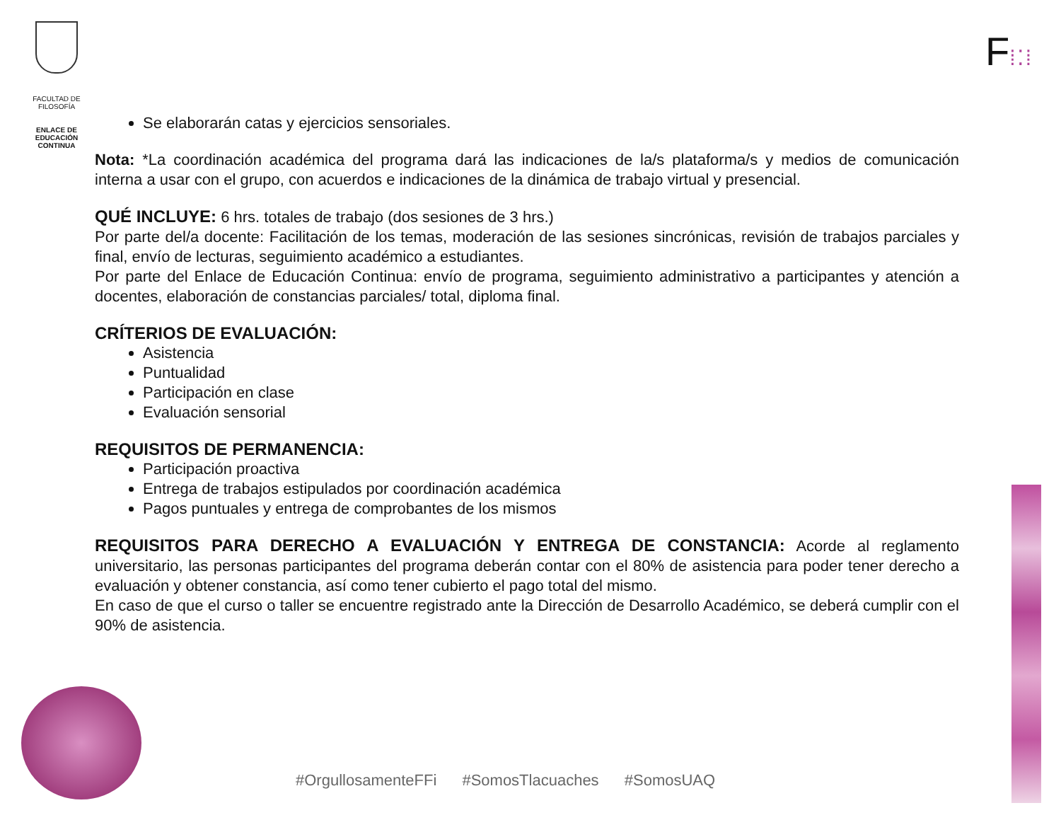FACULTAD DE
FILOSOFÍA
ENLACE DE
EDUCACIÓN
CONTINUA
F⁞⁚⁞
Se elaborarán catas y ejercicios sensoriales.
Nota: *La coordinación académica del programa dará las indicaciones de la/s plataforma/s y medios de comunicación interna a usar con el grupo, con acuerdos e indicaciones de la dinámica de trabajo virtual y presencial.
QUÉ INCLUYE: 6 hrs. totales de trabajo (dos sesiones de 3 hrs.)
Por parte del/a docente: Facilitación de los temas, moderación de las sesiones sincrónicas, revisión de trabajos parciales y final, envío de lecturas, seguimiento académico a estudiantes.
Por parte del Enlace de Educación Continua: envío de programa, seguimiento administrativo a participantes y atención a docentes, elaboración de constancias parciales/ total, diploma final.
CRÍTERIOS DE EVALUACIÓN:
Asistencia
Puntualidad
Participación en clase
Evaluación sensorial
REQUISITOS DE PERMANENCIA:
Participación proactiva
Entrega de trabajos estipulados por coordinación académica
Pagos puntuales y entrega de comprobantes de los mismos
REQUISITOS PARA DERECHO A EVALUACIÓN Y ENTREGA DE CONSTANCIA: Acorde al reglamento universitario, las personas participantes del programa deberán contar con el 80% de asistencia para poder tener derecho a evaluación y obtener constancia, así como tener cubierto el pago total del mismo.
En caso de que el curso o taller se encuentre registrado ante la Dirección de Desarrollo Académico, se deberá cumplir con el 90% de asistencia.
#OrgullosamenteFFi #SomosTlacuaches #SomosUAQ